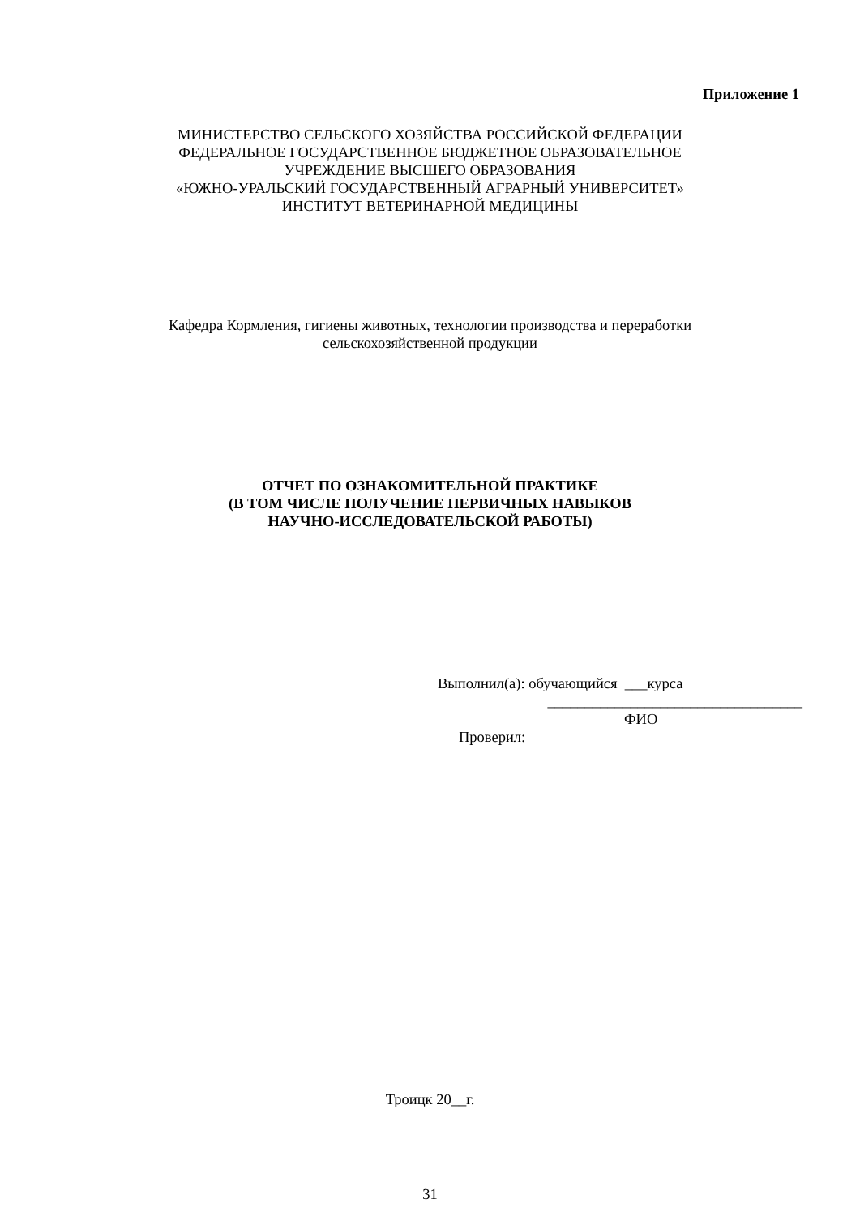Приложение 1
МИНИСТЕРСТВО СЕЛЬСКОГО ХОЗЯЙСТВА РОССИЙСКОЙ ФЕДЕРАЦИИ
ФЕДЕРАЛЬНОЕ ГОСУДАРСТВЕННОЕ БЮДЖЕТНОЕ ОБРАЗОВАТЕЛЬНОЕ
УЧРЕЖДЕНИЕ ВЫСШЕГО ОБРАЗОВАНИЯ
«ЮЖНО-УРАЛЬСКИЙ ГОСУДАРСТВЕННЫЙ АГРАРНЫЙ УНИВЕРСИТЕТ»
ИНСТИТУТ ВЕТЕРИНАРНОЙ МЕДИЦИНЫ
Кафедра Кормления, гигиены животных, технологии производства и переработки
сельскохозяйственной продукции
ОТЧЕТ ПО ОЗНАКОМИТЕЛЬНОЙ ПРАКТИКЕ
(В ТОМ ЧИСЛЕ ПОЛУЧЕНИЕ ПЕРВИЧНЫХ НАВЫКОВ
НАУЧНО-ИССЛЕДОВАТЕЛЬСКОЙ РАБОТЫ)
Выполнил(а): обучающийся ___курса
__________________________________
ФИО
Проверил:
Троицк 20__г.
31